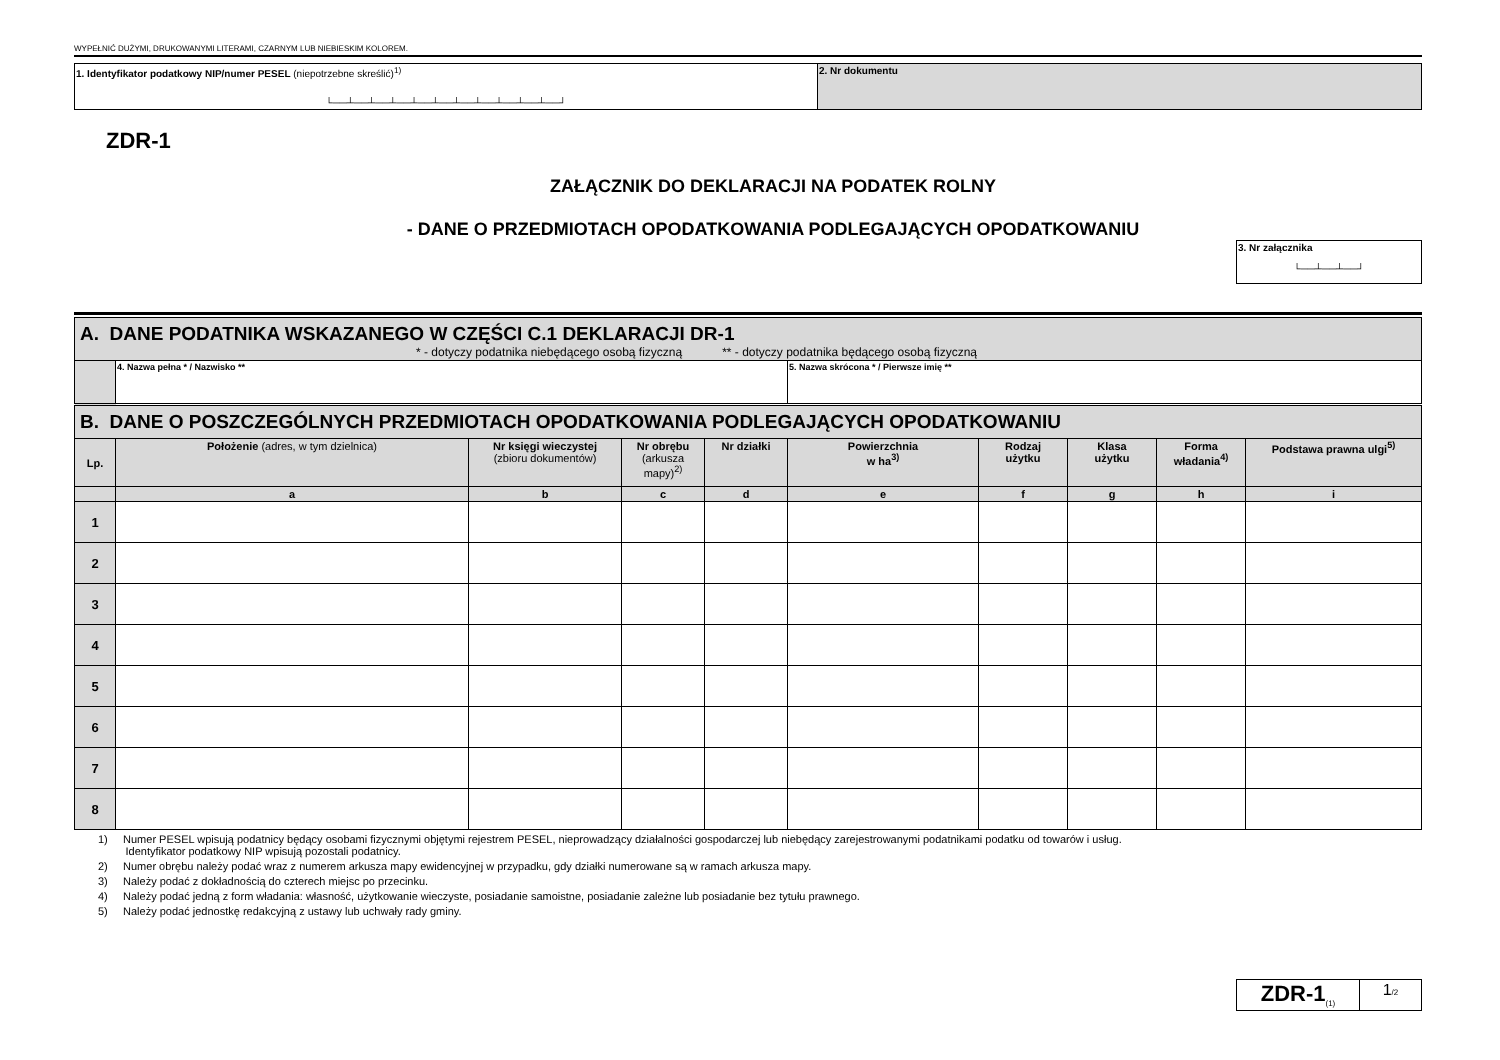WYPEŁNIĆ DUŻYMI, DRUKOWANYMI LITERAMI, CZARNYM LUB NIEBIESKIM KOLOREM.
| 1. Identyfikator podatkowy NIP/numer PESEL (niepotrzebne skreślić)<sup>1)</sup> └──┴──┴──┴──┴──┴──┴──┴──┴──┴──┴──┘ | 2. Nr dokumentu |
ZDR-1
ZAŁĄCZNIK DO DEKLARACJI NA PODATEK ROLNY
- DANE O PRZEDMIOTACH OPODATKOWANIA PODLEGAJĄCYCH OPODATKOWANIU
| 3. Nr załącznika └──┴──┴──┘ |
| A. DANE PODATNIKA WSKAZANEGO W CZĘŚCI C.1 DEKLARACJI DR-1 * - dotyczy podatnika niebędącego osobą fizyczną ** - dotyczy podatnika będącego osobą fizyczną | | | | | | | | | |
| | 4. Nazwa pełna * / Nazwisko ** | | | | 5. Nazwa skrócona * / Pierwsze imię ** | | | | |
| B. DANE O POSZCZEGÓLNYCH PRZEDMIOTACH OPODATKOWANIA PODLEGAJĄCYCH OPODATKOWANIU | | | | | | | | | |
| Lp. | Położenie (adres, w tym dzielnica) | Nr księgi wieczystej (zbioru dokumentów) | Nr obrębu (arkusza mapy)<sup>2)</sup> | Nr działki | Powierzchnia w ha<sup>3)</sup> | Rodzaj użytku | Klasa użytku | Forma władania<sup>4)</sup> | Podstawa prawna ulgi<sup>5)</sup> |
| | a | b | c | d | e | f | g | h | i |
| 1 | | | | | | | | | |
| 2 | | | | | | | | | |
| 3 | | | | | | | | | |
| 4 | | | | | | | | | |
| 5 | | | | | | | | | |
| 6 | | | | | | | | | |
| 7 | | | | | | | | | |
| 8 | | | | | | | | | |
1) Numer PESEL wpisują podatnicy będący osobami fizycznymi objętymi rejestrem PESEL, nieprowadzący działalności gospodarczej lub niebędący zarejestrowanymi podatnikami podatku od towarów i usług.
Identyfikator podatkowy NIP wpisują pozostali podatnicy.
2) Numer obrębu należy podać wraz z numerem arkusza mapy ewidencyjnej w przypadku, gdy działki numerowane są w ramach arkusza mapy.
3) Należy podać z dokładnością do czterech miejsc po przecinku.
4) Należy podać jedną z form władania: własność, użytkowanie wieczyste, posiadanie samoistne, posiadanie zależne lub posiadanie bez tytułu prawnego.
5) Należy podać jednostkę redakcyjną z ustawy lub uchwały rady gminy.
| ZDR-1<sub>(1)</sub> | 1 /2 |